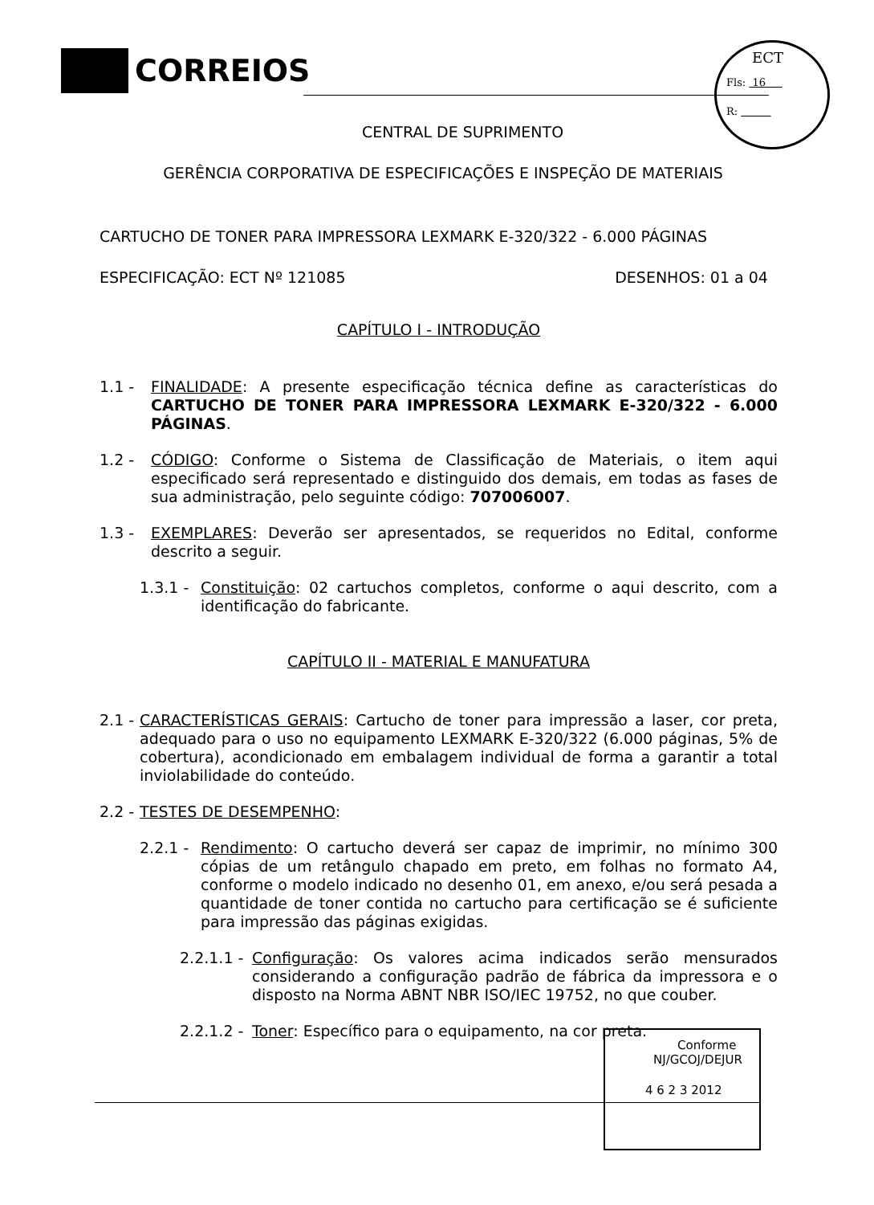CORREIOS
ECT
Fls: 16
R:
CENTRAL DE SUPRIMENTO
GERÊNCIA CORPORATIVA DE ESPECIFICAÇÕES E INSPEÇÃO DE MATERIAIS
CARTUCHO DE TONER PARA IMPRESSORA LEXMARK E-320/322 - 6.000 PÁGINAS
ESPECIFICAÇÃO: ECT Nº 121085 DESENHOS: 01 a 04
CAPÍTULO I - INTRODUÇÃO
1.1 - FINALIDADE: A presente especificação técnica define as características do CARTUCHO DE TONER PARA IMPRESSORA LEXMARK E-320/322 - 6.000 PÁGINAS.
1.2 - CÓDIGO: Conforme o Sistema de Classificação de Materiais, o item aqui especificado será representado e distinguido dos demais, em todas as fases de sua administração, pelo seguinte código: 707006007.
1.3 - EXEMPLARES: Deverão ser apresentados, se requeridos no Edital, conforme descrito a seguir.
1.3.1 - Constituição: 02 cartuchos completos, conforme o aqui descrito, com a identificação do fabricante.
CAPÍTULO II - MATERIAL E MANUFATURA
2.1 - CARACTERÍSTICAS GERAIS: Cartucho de toner para impressão a laser, cor preta, adequado para o uso no equipamento LEXMARK E-320/322 (6.000 páginas, 5% de cobertura), acondicionado em embalagem individual de forma a garantir a total inviolabilidade do conteúdo.
2.2 - TESTES DE DESEMPENHO:
2.2.1 - Rendimento: O cartucho deverá ser capaz de imprimir, no mínimo 300 cópias de um retângulo chapado em preto, em folhas no formato A4, conforme o modelo indicado no desenho 01, em anexo, e/ou será pesada a quantidade de toner contida no cartucho para certificação se é suficiente para impressão das páginas exigidas.
2.2.1.1 - Configuração: Os valores acima indicados serão mensurados considerando a configuração padrão de fábrica da impressora e o disposto na Norma ABNT NBR ISO/IEC 19752, no que couber.
2.2.1.2 - Toner: Específico para o equipamento, na cor preta.
Conforme
NJ/GCOJ/DEJUR
4 6 2 3 2012